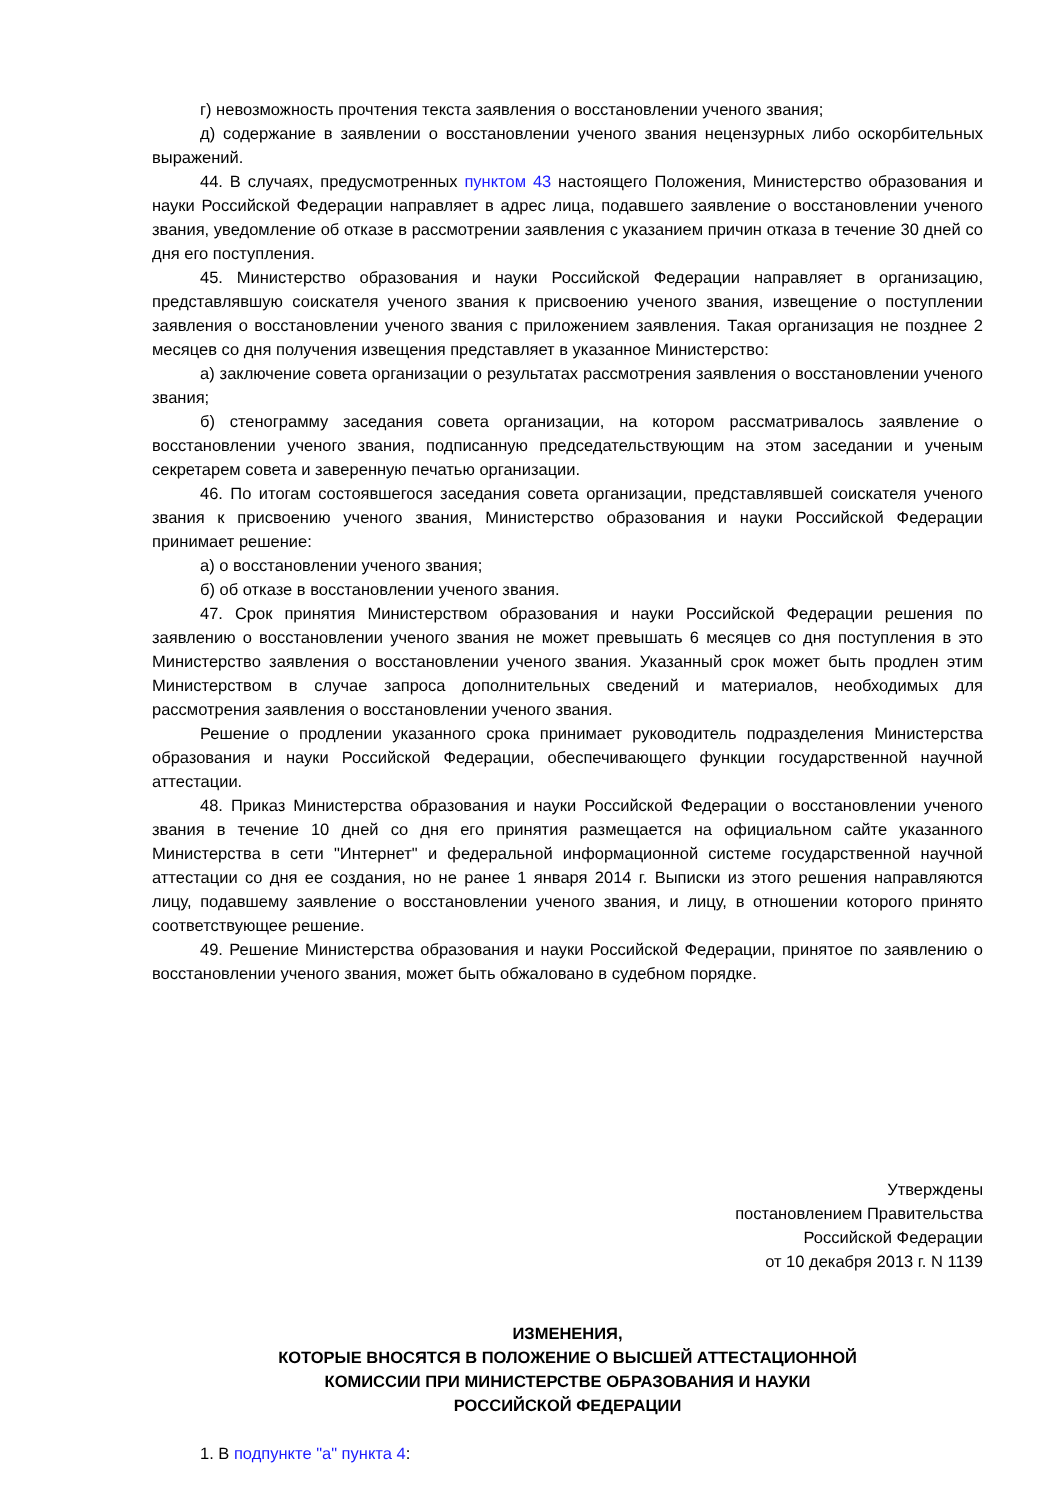г) невозможность прочтения текста заявления о восстановлении ученого звания;
д) содержание в заявлении о восстановлении ученого звания нецензурных либо оскорбительных выражений.
44. В случаях, предусмотренных пунктом 43 настоящего Положения, Министерство образования и науки Российской Федерации направляет в адрес лица, подавшего заявление о восстановлении ученого звания, уведомление об отказе в рассмотрении заявления с указанием причин отказа в течение 30 дней со дня его поступления.
45. Министерство образования и науки Российской Федерации направляет в организацию, представлявшую соискателя ученого звания к присвоению ученого звания, извещение о поступлении заявления о восстановлении ученого звания с приложением заявления. Такая организация не позднее 2 месяцев со дня получения извещения представляет в указанное Министерство:
а) заключение совета организации о результатах рассмотрения заявления о восстановлении ученого звания;
б) стенограмму заседания совета организации, на котором рассматривалось заявление о восстановлении ученого звания, подписанную председательствующим на этом заседании и ученым секретарем совета и заверенную печатью организации.
46. По итогам состоявшегося заседания совета организации, представлявшей соискателя ученого звания к присвоению ученого звания, Министерство образования и науки Российской Федерации принимает решение:
а) о восстановлении ученого звания;
б) об отказе в восстановлении ученого звания.
47. Срок принятия Министерством образования и науки Российской Федерации решения по заявлению о восстановлении ученого звания не может превышать 6 месяцев со дня поступления в это Министерство заявления о восстановлении ученого звания. Указанный срок может быть продлен этим Министерством в случае запроса дополнительных сведений и материалов, необходимых для рассмотрения заявления о восстановлении ученого звания.
Решение о продлении указанного срока принимает руководитель подразделения Министерства образования и науки Российской Федерации, обеспечивающего функции государственной научной аттестации.
48. Приказ Министерства образования и науки Российской Федерации о восстановлении ученого звания в течение 10 дней со дня его принятия размещается на официальном сайте указанного Министерства в сети "Интернет" и федеральной информационной системе государственной научной аттестации со дня ее создания, но не ранее 1 января 2014 г. Выписки из этого решения направляются лицу, подавшему заявление о восстановлении ученого звания, и лицу, в отношении которого принято соответствующее решение.
49. Решение Министерства образования и науки Российской Федерации, принятое по заявлению о восстановлении ученого звания, может быть обжаловано в судебном порядке.
Утверждены
постановлением Правительства
Российской Федерации
от 10 декабря 2013 г. N 1139
ИЗМЕНЕНИЯ,
КОТОРЫЕ ВНОСЯТСЯ В ПОЛОЖЕНИЕ О ВЫСШЕЙ АТТЕСТАЦИОННОЙ
КОМИССИИ ПРИ МИНИСТЕРСТВЕ ОБРАЗОВАНИЯ И НАУКИ
РОССИЙСКОЙ ФЕДЕРАЦИИ
1. В подпункте "а" пункта 4: